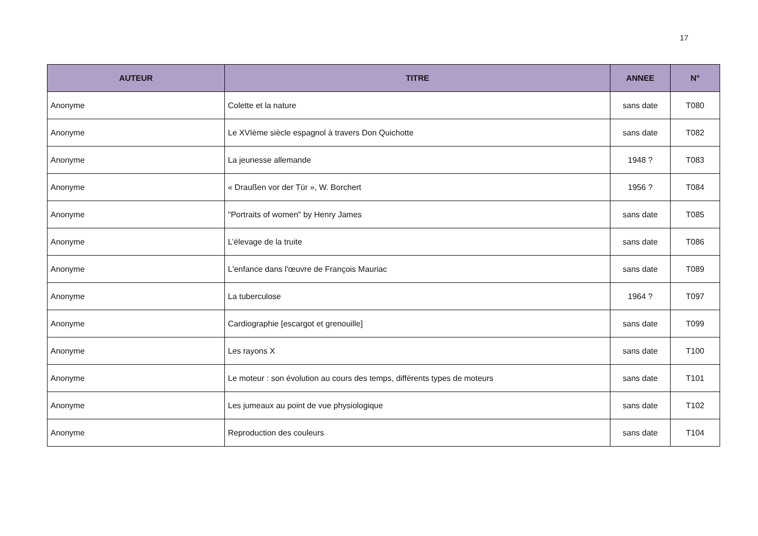17
| AUTEUR | TITRE | ANNEE | N° |
| --- | --- | --- | --- |
| Anonyme | Colette et la nature | sans date | T080 |
| Anonyme | Le XVIème siècle espagnol à travers Don Quichotte | sans date | T082 |
| Anonyme | La jeunesse allemande | 1948 ? | T083 |
| Anonyme | « Draußen vor der Tür », W. Borchert | 1956 ? | T084 |
| Anonyme | "Portraits of women" by Henry James | sans date | T085 |
| Anonyme | L’élevage de la truite | sans date | T086 |
| Anonyme | L'enfance dans l'œuvre de François Mauriac | sans date | T089 |
| Anonyme | La tuberculose | 1964 ? | T097 |
| Anonyme | Cardiographie [escargot et grenouille] | sans date | T099 |
| Anonyme | Les rayons X | sans date | T100 |
| Anonyme | Le moteur : son évolution au cours des temps, différents types de moteurs | sans date | T101 |
| Anonyme | Les jumeaux au point de vue physiologique | sans date | T102 |
| Anonyme | Reproduction des couleurs | sans date | T104 |